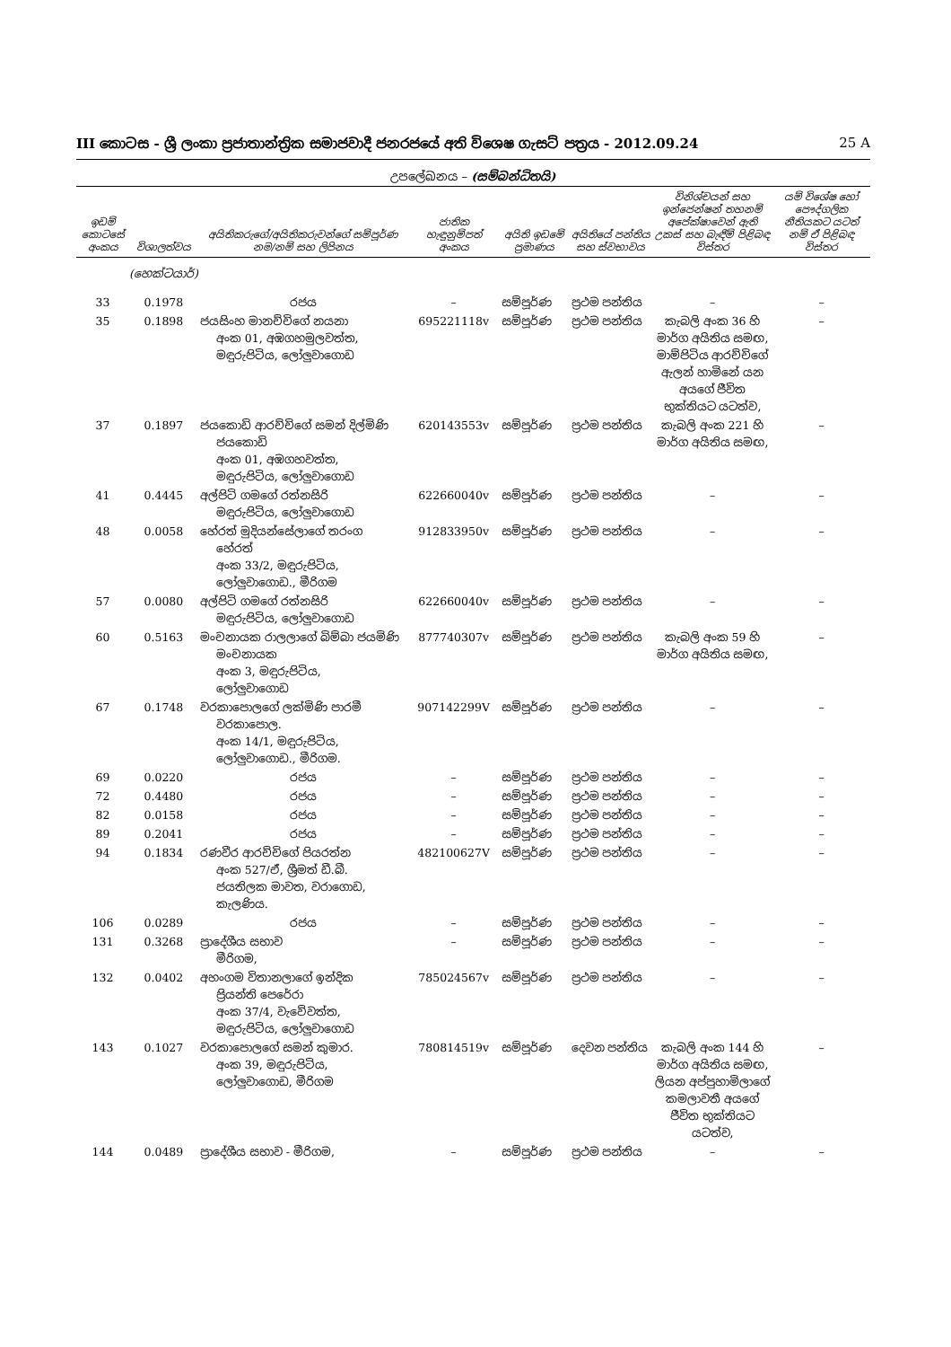III කොටස - ශ්‍රී ලංකා ප්‍රජාතාන්ත්‍රික සමාජවාදී ජනරජයේ අති විශෙෂ ගැසට් පත්‍රය - 2012.09.24 25 A
උපලේඛනය – (සම්බන්ධිතයි)
| ඉඩම් කොටසේ අංකය | විශාලත්වය | අයිතිකරුගේ/අයිතිකරුවන්ගේ සම්පූර්ණ නම/නම් සහ ලිපිනය | ජාතික හැඳුනුම්පත් අංකය | අයිති ඉඩමේ ප්‍රමාණය | අයිතියේ පන්තිය සහ ස්වභාවය | විනිශ්චයන් සහ ඉන්ජෙන්ෂන් තහනම් අපේක්ෂාවෙන් ඇති උකස් සහ බැඳීම් පිළිබඳ විස්තර | යම් විශේෂ හෝ පෞද්ගලික නීතියකට යටත් නම් ඒ පිළිබඳ විස්තර |
| --- | --- | --- | --- | --- | --- | --- | --- |
| | (හෙක්ටයාර්) | | | | | | |
| 33 | 0.1978 | රජය | – | සම්පූර්ණ | ප්‍රථම පන්තිය | – | – |
| 35 | 0.1898 | ජයසිංහ මානච්චිගේ නයනා අංක 01, අඹගහමුලවත්ත, මඳුරුපිටිය, ලෝලුවාගොඩ | 695221118v | සම්පූර්ණ | ප්‍රථම පන්තිය | කැබලි අංක 36 හි මාර්ග අයිතිය සමඟ, මාම්පිටිය ආරච්චිගේ ඇලන් හාමිනේ යන අයගේ ජීවිත භුක්තියට යටත්ව, | – |
| 37 | 0.1897 | ජයකොඩි ආරච්චිගේ සමන් දිල්මිණි ජයකොඩි අංක 01, අඹගහවත්ත, මඳුරුපිටිය, ලෝලුවාගොඩ | 620143553v | සම්පූර්ණ | ප්‍රථම පන්තිය | කැබලි අංක 221 හි මාර්ග අයිතිය සමඟ, | – |
| 41 | 0.4445 | අල්පිටි ගමගේ රත්නසිරි මඳුරුපිටිය, ලෝලුවාගොඩ | 622660040v | සම්පූර්ණ | ප්‍රථම පන්තිය | – | – |
| 48 | 0.0058 | හේරත් මුදියන්සේලාගේ තරංග හේරත් අංක 33/2, මඳුරුපිටිය, ලෝලුවාගොඩ., මීරිගම | 912833950v | සම්පූර්ණ | ප්‍රථම පන්තිය | – | – |
| 57 | 0.0080 | අල්පිටි ගමගේ රත්නසිරි මඳුරුපිටිය, ලෝලුවාගොඩ | 622660040v | සම්පූර්ණ | ප්‍රථම පන්තිය | – | – |
| 60 | 0.5163 | මංචනායක රාලලාගේ බිම්බා ජයමිණි මංචනායක අංක 3, මඳුරුපිටිය, ලෝලුවාගොඩ | 877740307v | සම්පූර්ණ | ප්‍රථම පන්තිය | කැබලි අංක 59 හි මාර්ග අයිතිය සමඟ, | – |
| 67 | 0.1748 | වරකාපොලගේ ලක්මිණි පාරමී වරකාපොල. අංක 14/1, මඳුරුපිටිය, ලෝලුවාගොඩ., මීරිගම. | 907142299V | සම්පූර්ණ | ප්‍රථම පන්තිය | – | – |
| 69 | 0.0220 | රජය | – | සම්පූර්ණ | ප්‍රථම පන්තිය | – | – |
| 72 | 0.4480 | රජය | – | සම්පූර්ණ | ප්‍රථම පන්තිය | – | – |
| 82 | 0.0158 | රජය | – | සම්පූර්ණ | ප්‍රථම පන්තිය | – | – |
| 89 | 0.2041 | රජය | – | සම්පූර්ණ | ප්‍රථම පන්තිය | – | – |
| 94 | 0.1834 | රණවීර ආරච්චිගේ පියරත්න අංක 527/ඒ, ශ්‍රීමත් ඩී.බී. ජයතිලක මාවත, වරාගොඩ, කැලණිය. | 482100627V | සම්පූර්ණ | ප්‍රථම පන්තිය | – | – |
| 106 | 0.0289 | රජය | – | සම්පූර්ණ | ප්‍රථම පන්තිය | – | – |
| 131 | 0.3268 | ප්‍රාදේශීය සභාව මීරිගම, | – | සම්පූර්ණ | ප්‍රථම පන්තිය | – | – |
| 132 | 0.0402 | අහංගම විතානලාගේ ඉන්දික ප්‍රියන්ති පෙරේරා අංක 37/4, වැවේවත්ත, මඳුරුපිටිය, ලෝලුවාගොඩ | 785024567v | සම්පූර්ණ | ප්‍රථම පන්තිය | – | – |
| 143 | 0.1027 | වරකාපොලගේ සමන් කුමාර. අංක 39, මඳුරුපිටිය, ලෝලුවාගොඩ, මීරිගම | 780814519v | සම්පූර්ණ | දෙවන පන්තිය | කැබලි අංක 144 හි මාර්ග අයිතිය සමඟ, ලියන අප්පුහාමිලාගේ කමලාවතී අයගේ ජීවිත භුක්තියට යටත්ව, | – |
| 144 | 0.0489 | ප්‍රාදේශීය සභාව - මීරිගම, | – | සම්පූර්ණ | ප්‍රථම පන්තිය | – | – |